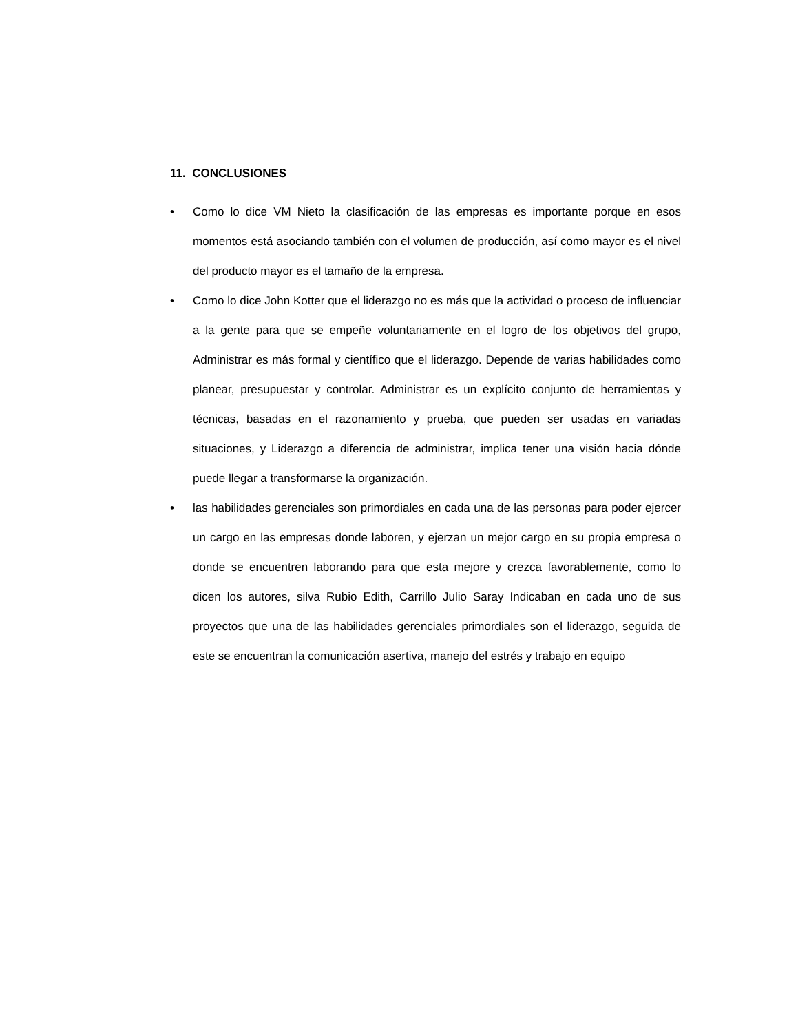11. CONCLUSIONES
• Como lo dice VM Nieto la clasificación de las empresas es importante porque en esos momentos está asociando también con el volumen de producción, así como mayor es el nivel del producto mayor es el tamaño de la empresa.
• Como lo dice John Kotter que el liderazgo no es más que la actividad o proceso de influenciar a la gente para que se empeñe voluntariamente en el logro de los objetivos del grupo, Administrar es más formal y científico que el liderazgo. Depende de varias habilidades como planear, presupuestar y controlar. Administrar es un explícito conjunto de herramientas y técnicas, basadas en el razonamiento y prueba, que pueden ser usadas en variadas situaciones, y Liderazgo a diferencia de administrar, implica tener una visión hacia dónde puede llegar a transformarse la organización.
• las habilidades gerenciales son primordiales en cada una de las personas para poder ejercer un cargo en las empresas donde laboren, y ejerzan un mejor cargo en su propia empresa o donde se encuentren laborando para que esta mejore y crezca favorablemente, como lo dicen los autores, silva Rubio Edith, Carrillo Julio Saray Indicaban en cada uno de sus proyectos que una de las habilidades gerenciales primordiales son el liderazgo, seguida de este se encuentran la comunicación asertiva, manejo del estrés y trabajo en equipo